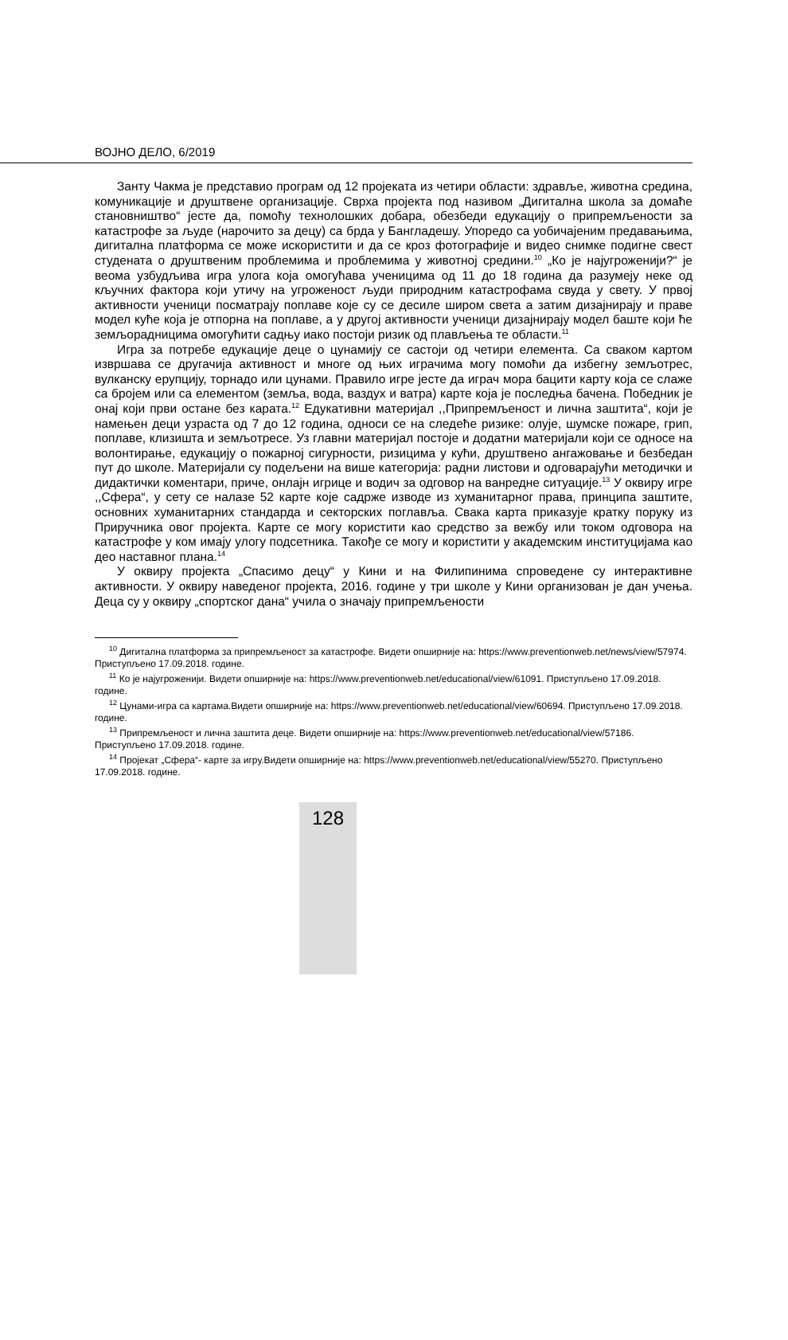ВОЈНО ДЕЛО, 6/2019
Занту Чакма је представио програм од 12 пројеката из четири области: здравље, животна средина, комуникације и друштвене организације. Сврха пројекта под називом „Дигитална школа за домаће становништво“ јесте да, помоћу технолошких добара, обезбеди едукацију о припремљености за катастрофе за људе (нарочито за децу) са брда у Бангладешу. Упоредо са уобичајеним предавањима, дигитална платформа се може искористити и да се кроз фотографије и видео снимке подигне свест студената о друштвеним проблемима и проблемима у животној средини.<sup>10</sup> „Ко је најугроженији?“ је веома узбудљива игра улога која омогућава ученицима од 11 до 18 година да разумеју неке од кључних фактора који утичу на угроженост људи природним катастрофама свуда у свету. У првој активности ученици посматрају поплаве које су се десиле широм света а затим дизајнирају и праве модел куће која је отпорна на поплаве, а у другој активности ученици дизајнирају модел баште који ће земљорадницима омогућити садњу иако постоји ризик од плављења те области.<sup>11</sup>
Игра за потребе едукације деце о цунамију се састоји од четири елемента. Са сваком картом извршава се другачија активност и многе од њих играчима могу помоћи да избегну земљотрес, вулканску ерупцију, торнадо или цунами. Правило игре јесте да играч мора бацити карту која се слаже са бројем или са елементом (земља, вода, ваздух и ватра) карте која је последња бачена. Победник је онај који први остане без карата.<sup>12</sup> Едукативни материјал ,,Припремљеност и лична заштита“, који је намењен деци узраста од 7 до 12 година, односи се на следеће ризике: олује, шумске пожаре, грип, поплаве, клизишта и земљотресе. Уз главни материјал постоје и додатни материјали који се односе на волонтирање, едукацију о пожарној сигурности, ризицима у кући, друштвено ангажовање и безбедан пут до школе. Материјали су подељени на више категорија: радни листови и одговарајући методички и дидактички коментари, приче, онлајн игрице и водич за одговор на ванредне ситуације.<sup>13</sup> У оквиру игре ,,Сфера“, у сету се налазе 52 карте које садрже изводе из хуманитарног права, принципа заштите, основних хуманитарних стандарда и секторских поглавља. Свака карта приказује кратку поруку из Приручника овог пројекта. Карте се могу користити као средство за вежбу или током одговора на катастрофе у ком имају улогу подсетника. Такође се могу и користити у академским институцијама као део наставног плана.<sup>14</sup>
У оквиру пројекта „Спасимо децу“ у Кини и на Филипинима спроведене су интерактивне активности. У оквиру наведеног пројекта, 2016. године у три школе у Кини организован је дан учења. Деца су у оквиру „спортског дана“ учила о значају припремљености
<sup>10</sup> Дигитална платформа за припремљеност за катастрофе. Видети опширније на: https://www.preventionweb.net/news/view/57974. Приступљено 17.09.2018. године.
<sup>11</sup> Ко је најугроженији. Видети опширније на: https://www.preventionweb.net/educational/view/61091. Приступљено 17.09.2018. године.
<sup>12</sup> Цунами-игра са картама.Видети опширније на: https://www.preventionweb.net/educational/view/60694. Приступљено 17.09.2018. године.
<sup>13</sup> Припремљеност и лична заштита деце. Видети опширније на: https://www.preventionweb.net/educational/view/57186. Приступљено 17.09.2018. године.
<sup>14</sup> Пројекат „Сфера“- карте за игру.Видети опширније на: https://www.preventionweb.net/educational/view/55270. Приступљено 17.09.2018. године.
128